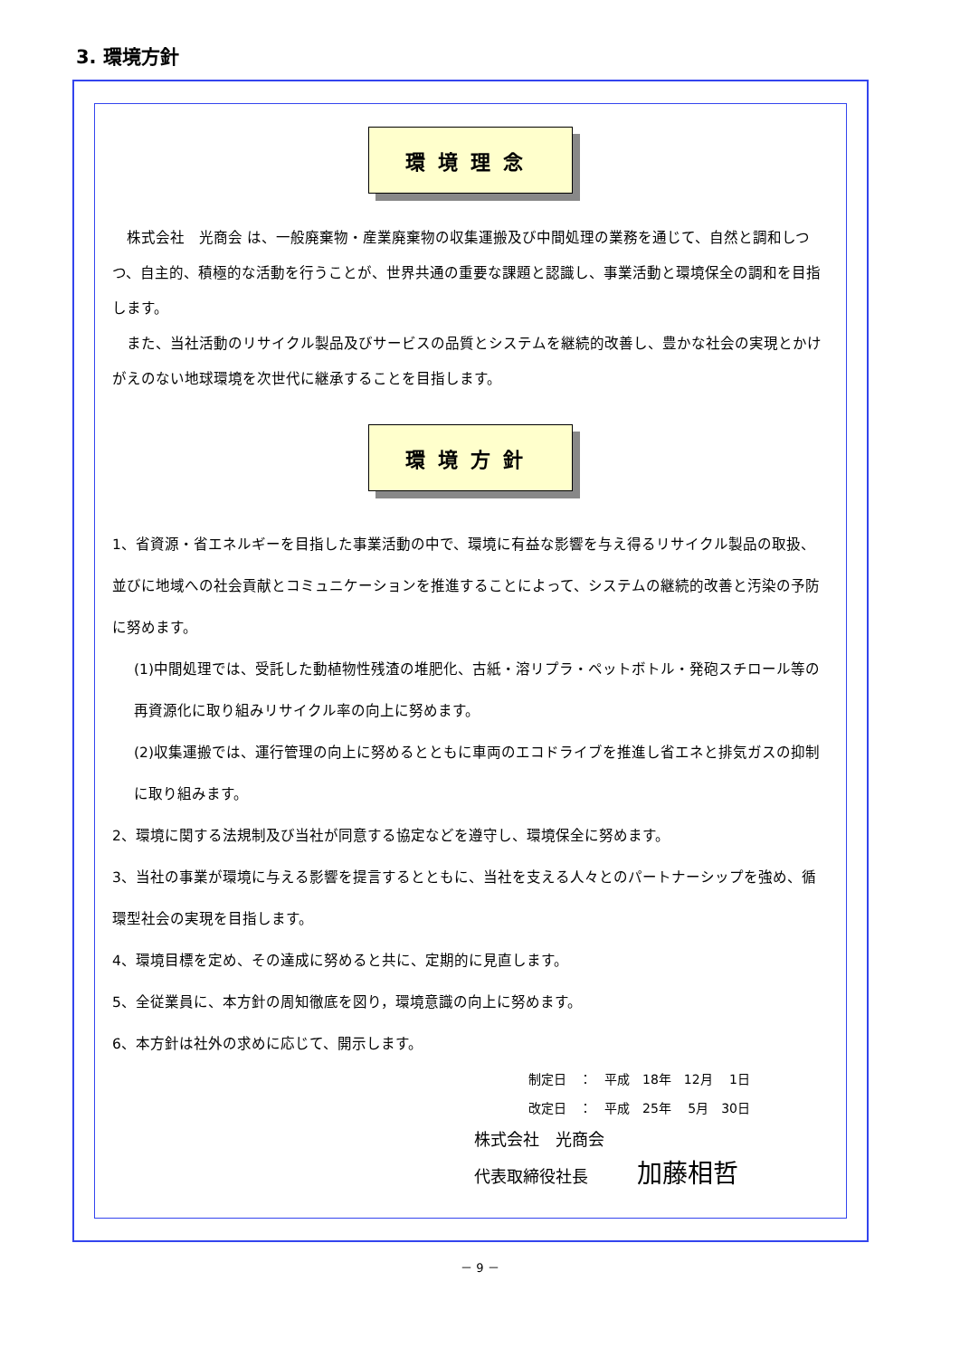3. 環境方針
環境理念
　株式会社　光商会 は、一般廃棄物・産業廃棄物の収集運搬及び中間処理の業務を通じて、自然と調和しつつ、自主的、積極的な活動を行うことが、世界共通の重要な課題と認識し、事業活動と環境保全の調和を目指します。
　また、当社活動のリサイクル製品及びサービスの品質とシステムを継続的改善し、豊かな社会の実現とかけがえのない地球環境を次世代に継承することを目指します。
環境方針
1、省資源・省エネルギーを目指した事業活動の中で、環境に有益な影響を与え得るリサイクル製品の取扱、並びに地域への社会貢献とコミュニケーションを推進することによって、システムの継続的改善と汚染の予防に努めます。
(1)中間処理では、受託した動植物性残渣の堆肥化、古紙・溶リプラ・ペットボトル・発砲スチロール等の再資源化に取り組みリサイクル率の向上に努めます。
(2)収集運搬では、運行管理の向上に努めるとともに車両のエコドライブを推進し省エネと排気ガスの抑制に取り組みます。
2、環境に関する法規制及び当社が同意する協定などを遵守し、環境保全に努めます。
3、当社の事業が環境に与える影響を提言するとともに、当社を支える人々とのパートナーシップを強め、循環型社会の実現を目指します。
4、環境目標を定め、その達成に努めると共に、定期的に見直します。
5、全従業員に、本方針の周知徹底を図り，環境意識の向上に努めます。
6、本方針は社外の求めに応じて、開示します。
制定日　：　平成　18年　12月　 1日
改定日　：　平成　25年　 5月　30日
株式会社　光商会
代表取締役社長　　　加藤相哲
－ 9 －